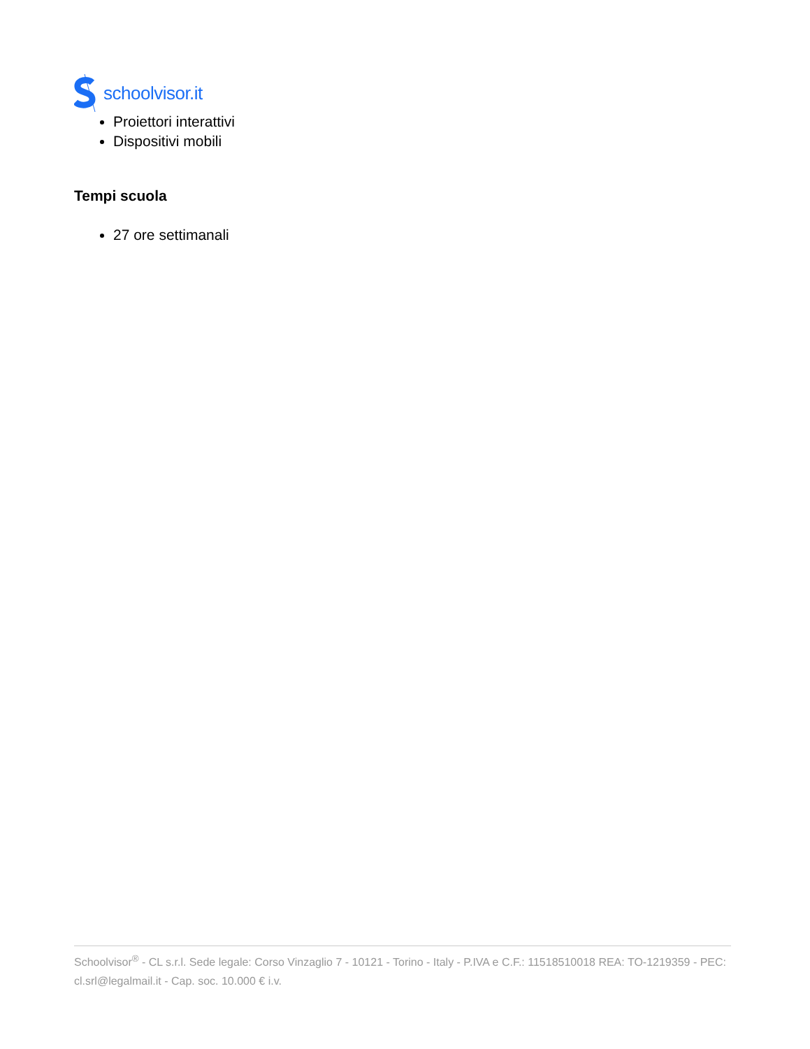schoolvisor.it
Proiettori interattivi
Dispositivi mobili
Tempi scuola
27 ore settimanali
Schoolvisor<sup>®</sup> - CL s.r.l. Sede legale: Corso Vinzaglio 7 - 10121 - Torino - Italy - P.IVA e C.F.: 11518510018 REA: TO-1219359 - PEC: cl.srl@legalmail.it - Cap. soc. 10.000 € i.v.